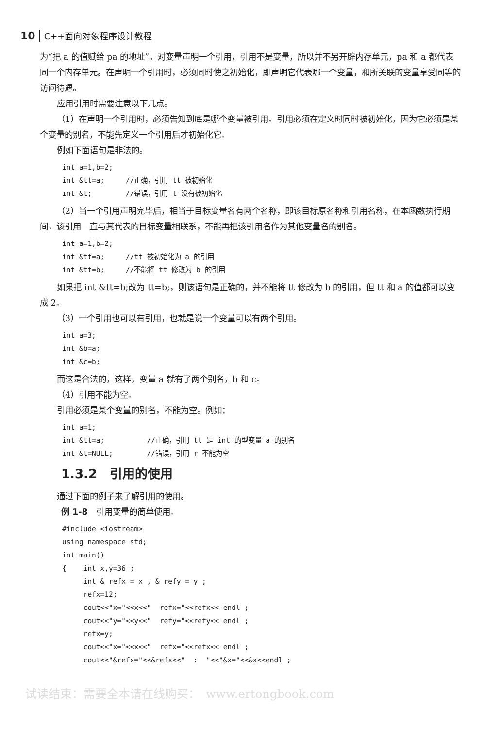10 C++面向对象程序设计教程
为“把 a 的值赋给 pa 的地址”。对变量声明一个引用，引用不是变量，所以并不另开辟内存单元，pa 和 a 都代表同一个内存单元。在声明一个引用时，必须同时使之初始化，即声明它代表哪一个变量，和所关联的变量享受同等的访问待遇。
应用引用时需要注意以下几点。
（1）在声明一个引用时，必须告知到底是哪个变量被引用。引用必须在定义时同时被初始化，因为它必须是某个变量的别名，不能先定义一个引用后才初始化它。
例如下面语句是非法的。
int a=1,b=2;
int &tt=a;     //正确，引用 tt 被初始化
int &t;        //错误，引用 t 没有被初始化
（2）当一个引用声明完毕后，相当于目标变量名有两个名称，即该目标原名称和引用名称，在本函数执行期间，该引用一直与其代表的目标变量相联系，不能再把该引用名作为其他变量名的别名。
int a=1,b=2;
int &tt=a;     //tt 被初始化为 a 的引用
int &tt=b;     //不能将 tt 修改为 b 的引用
如果把 int &tt=b;改为 tt=b;，则该语句是正确的，并不能将 tt 修改为 b 的引用，但 tt 和 a 的值都可以变成 2。
（3）一个引用也可以有引用，也就是说一个变量可以有两个引用。
int a=3;
int &b=a;
int &c=b;
而这是合法的，这样，变量 a 就有了两个别名，b 和 c。
（4）引用不能为空。
引用必须是某个变量的别名，不能为空。例如：
int a=1;
int &tt=a;          //正确，引用 tt 是 int 的型变量 a 的别名
int &t=NULL;        //错误，引用 r 不能为空
1.3.2　引用的使用
通过下面的例子来了解引用的使用。
例 1-8　引用变量的简单使用。
#include <iostream>
using namespace std;
int main()
{    int x,y=36 ;
     int & refx = x , & refy = y ;
     refx=12;
     cout<<"x="<<x<<"  refx="<<refx<< endl ;
     cout<<"y="<<y<<"  refy="<<refy<< endl ;
     refx=y;
     cout<<"x="<<x<<"  refx="<<refx<< endl ;
     cout<<"&refx="<<&refx<<"  :  "<<"&x="<<&x<<endl ;
试读结束：需要全本请在线购买：　www.ertongbook.com